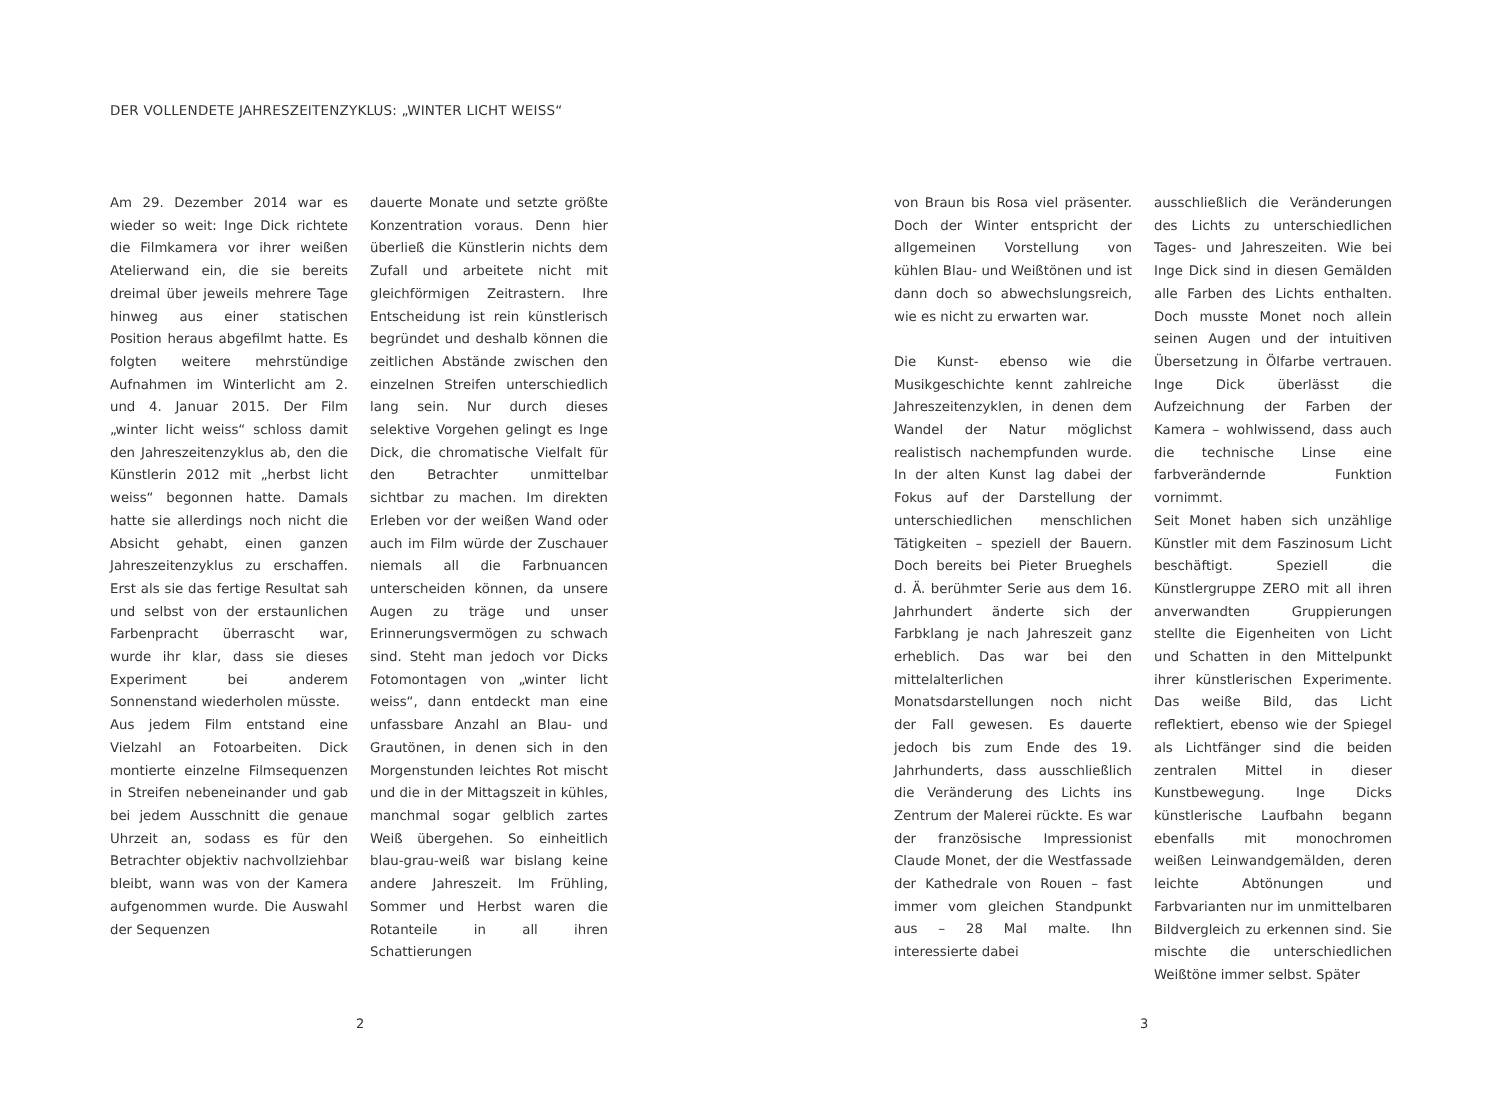DER VOLLENDETE JAHRESZEITENZYKLUS: „WINTER LICHT WEISS“
Am 29. Dezember 2014 war es wieder so weit: Inge Dick richtete die Filmkamera vor ihrer weißen Atelierwand ein, die sie bereits dreimal über jeweils mehrere Tage hinweg aus einer statischen Position heraus abgefilmt hatte. Es folgten weitere mehrstündige Aufnahmen im Winterlicht am 2. und 4. Januar 2015. Der Film „winter licht weiss“ schloss damit den Jahreszeitenzyklus ab, den die Künstlerin 2012 mit „herbst licht weiss“ begonnen hatte. Damals hatte sie allerdings noch nicht die Absicht gehabt, einen ganzen Jahreszeitenzyklus zu erschaffen. Erst als sie das fertige Resultat sah und selbst von der erstaunlichen Farbenpracht überrascht war, wurde ihr klar, dass sie dieses Experiment bei anderem Sonnenstand wiederholen müsste.
Aus jedem Film entstand eine Vielzahl an Fotoarbeiten. Dick montierte einzelne Filmsequenzen in Streifen nebeneinander und gab bei jedem Ausschnitt die genaue Uhrzeit an, sodass es für den Betrachter objektiv nachvollziehbar bleibt, wann was von der Kamera aufgenommen wurde. Die Auswahl der Sequenzen
dauerte Monate und setzte größte Konzentration voraus. Denn hier überließ die Künstlerin nichts dem Zufall und arbeitete nicht mit gleichförmigen Zeitrastern. Ihre Entscheidung ist rein künstlerisch begründet und deshalb können die zeitlichen Abstände zwischen den einzelnen Streifen unterschiedlich lang sein. Nur durch dieses selektive Vorgehen gelingt es Inge Dick, die chromatische Vielfalt für den Betrachter unmittelbar sichtbar zu machen. Im direkten Erleben vor der weißen Wand oder auch im Film würde der Zuschauer niemals all die Farbnuancen unterscheiden können, da unsere Augen zu träge und unser Erinnerungsvermögen zu schwach sind. Steht man jedoch vor Dicks Fotomontagen von „winter licht weiss“, dann entdeckt man eine unfassbare Anzahl an Blau- und Grautönen, in denen sich in den Morgenstunden leichtes Rot mischt und die in der Mittagszeit in kühles, manchmal sogar gelblich zartes Weiß übergehen. So einheitlich blau-grau-weiß war bislang keine andere Jahreszeit. Im Frühling, Sommer und Herbst waren die Rotanteile in all ihren Schattierungen
2
von Braun bis Rosa viel präsenter. Doch der Winter entspricht der allgemeinen Vorstellung von kühlen Blau- und Weißtönen und ist dann doch so abwechslungsreich, wie es nicht zu erwarten war.
Die Kunst- ebenso wie die Musikgeschichte kennt zahlreiche Jahreszeitenzyklen, in denen dem Wandel der Natur möglichst realistisch nachempfunden wurde. In der alten Kunst lag dabei der Fokus auf der Darstellung der unterschiedlichen menschlichen Tätigkeiten – speziell der Bauern. Doch bereits bei Pieter Brueghels d. Ä. berühmter Serie aus dem 16. Jahrhundert änderte sich der Farbklang je nach Jahreszeit ganz erheblich. Das war bei den mittelalterlichen Monatsdarstellungen noch nicht der Fall gewesen. Es dauerte jedoch bis zum Ende des 19. Jahrhunderts, dass ausschließlich die Veränderung des Lichts ins Zentrum der Malerei rückte. Es war der französische Impressionist Claude Monet, der die Westfassade der Kathedrale von Rouen – fast immer vom gleichen Standpunkt aus – 28 Mal malte. Ihn interessierte dabei
ausschließlich die Veränderungen des Lichts zu unterschiedlichen Tages- und Jahreszeiten. Wie bei Inge Dick sind in diesen Gemälden alle Farben des Lichts enthalten. Doch musste Monet noch allein seinen Augen und der intuitiven Übersetzung in Ölfarbe vertrauen. Inge Dick überlässt die Aufzeichnung der Farben der Kamera – wohlwissend, dass auch die technische Linse eine farbverändernde Funktion vornimmt.
Seit Monet haben sich unzählige Künstler mit dem Faszinosum Licht beschäftigt. Speziell die Künstlergruppe ZERO mit all ihren anverwandten Gruppierungen stellte die Eigenheiten von Licht und Schatten in den Mittelpunkt ihrer künstlerischen Experimente. Das weiße Bild, das Licht reflektiert, ebenso wie der Spiegel als Lichtfänger sind die beiden zentralen Mittel in dieser Kunstbewegung. Inge Dicks künstlerische Laufbahn begann ebenfalls mit monochromen weißen Leinwandgemälden, deren leichte Abtönungen und Farbvarianten nur im unmittelbaren Bildvergleich zu erkennen sind. Sie mischte die unterschiedlichen Weißtöne immer selbst. Später
3